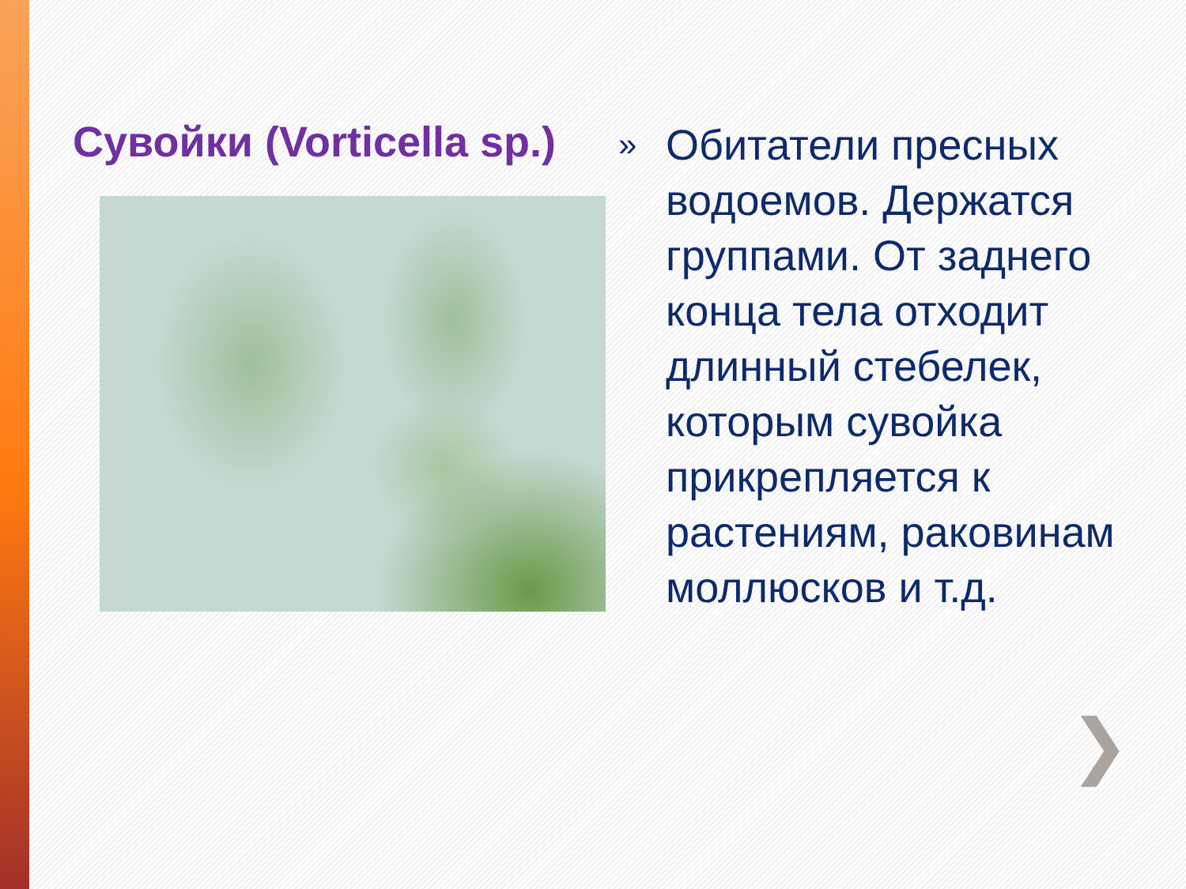Сувойки (Vorticella sp.)
»
Обитатели пресных водоемов. Держатся группами. От заднего конца тела отходит длинный стебелек, которым сувойка прикрепляется к растениям, раковинам моллюсков и т.д.
❯